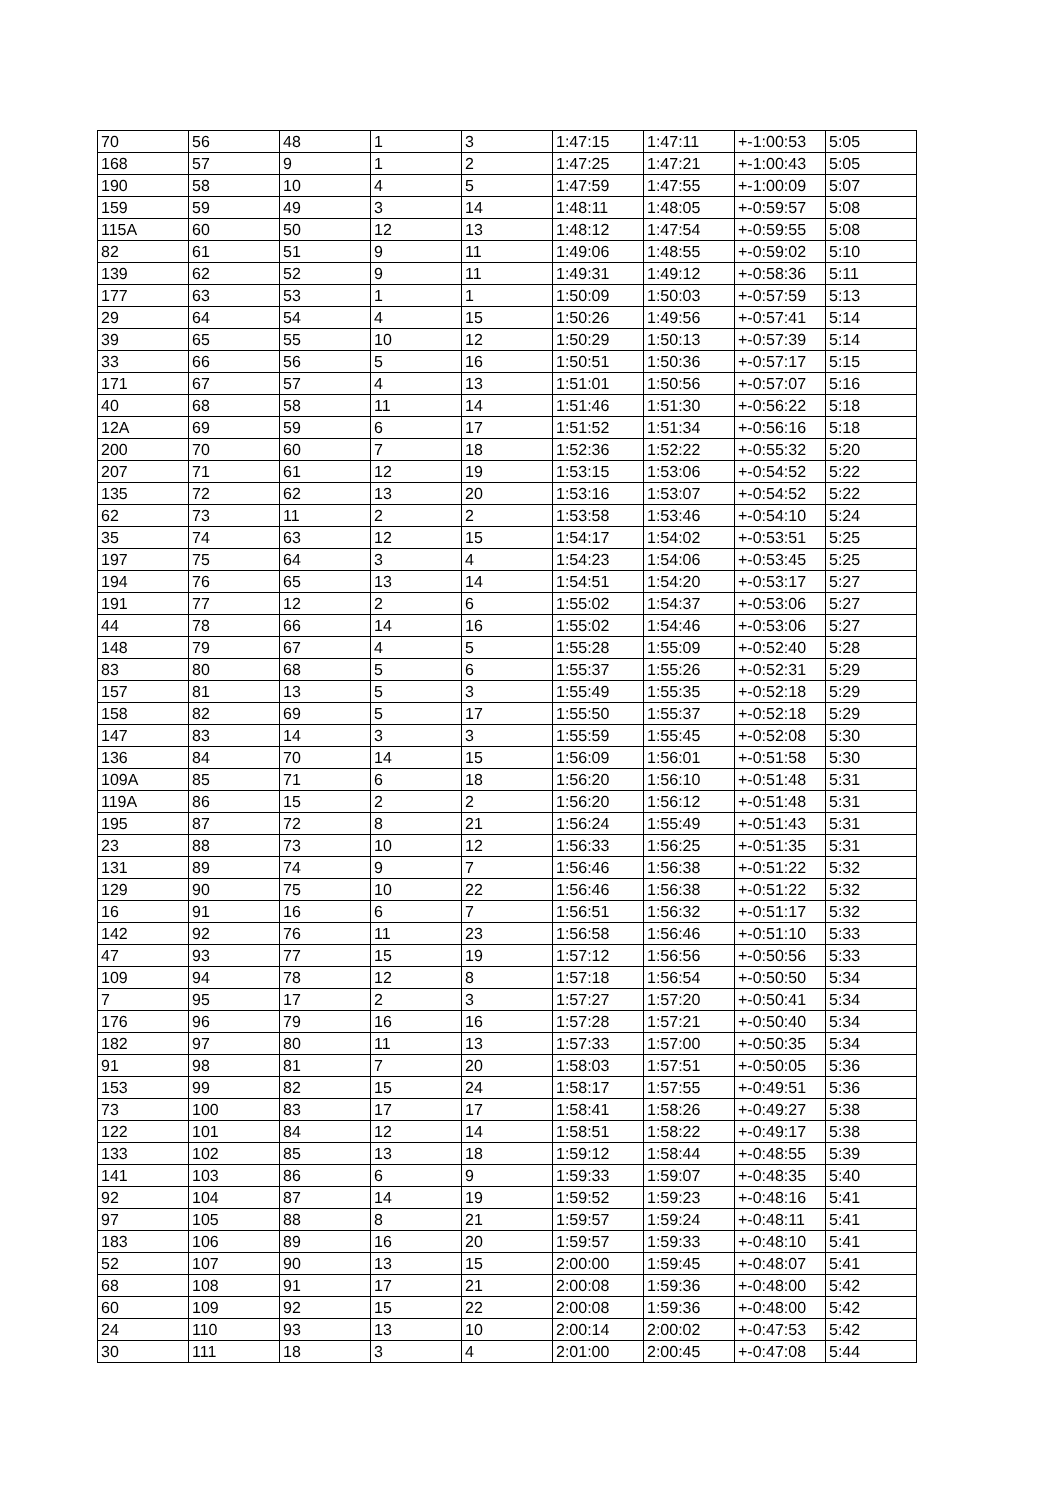| 70 | 56 | 48 | 1 | 3 | 1:47:15 | 1:47:11 | +-1:00:53 | 5:05 |
| 168 | 57 | 9 | 1 | 2 | 1:47:25 | 1:47:21 | +-1:00:43 | 5:05 |
| 190 | 58 | 10 | 4 | 5 | 1:47:59 | 1:47:55 | +-1:00:09 | 5:07 |
| 159 | 59 | 49 | 3 | 14 | 1:48:11 | 1:48:05 | +-0:59:57 | 5:08 |
| 115A | 60 | 50 | 12 | 13 | 1:48:12 | 1:47:54 | +-0:59:55 | 5:08 |
| 82 | 61 | 51 | 9 | 11 | 1:49:06 | 1:48:55 | +-0:59:02 | 5:10 |
| 139 | 62 | 52 | 9 | 11 | 1:49:31 | 1:49:12 | +-0:58:36 | 5:11 |
| 177 | 63 | 53 | 1 | 1 | 1:50:09 | 1:50:03 | +-0:57:59 | 5:13 |
| 29 | 64 | 54 | 4 | 15 | 1:50:26 | 1:49:56 | +-0:57:41 | 5:14 |
| 39 | 65 | 55 | 10 | 12 | 1:50:29 | 1:50:13 | +-0:57:39 | 5:14 |
| 33 | 66 | 56 | 5 | 16 | 1:50:51 | 1:50:36 | +-0:57:17 | 5:15 |
| 171 | 67 | 57 | 4 | 13 | 1:51:01 | 1:50:56 | +-0:57:07 | 5:16 |
| 40 | 68 | 58 | 11 | 14 | 1:51:46 | 1:51:30 | +-0:56:22 | 5:18 |
| 12A | 69 | 59 | 6 | 17 | 1:51:52 | 1:51:34 | +-0:56:16 | 5:18 |
| 200 | 70 | 60 | 7 | 18 | 1:52:36 | 1:52:22 | +-0:55:32 | 5:20 |
| 207 | 71 | 61 | 12 | 19 | 1:53:15 | 1:53:06 | +-0:54:52 | 5:22 |
| 135 | 72 | 62 | 13 | 20 | 1:53:16 | 1:53:07 | +-0:54:52 | 5:22 |
| 62 | 73 | 11 | 2 | 2 | 1:53:58 | 1:53:46 | +-0:54:10 | 5:24 |
| 35 | 74 | 63 | 12 | 15 | 1:54:17 | 1:54:02 | +-0:53:51 | 5:25 |
| 197 | 75 | 64 | 3 | 4 | 1:54:23 | 1:54:06 | +-0:53:45 | 5:25 |
| 194 | 76 | 65 | 13 | 14 | 1:54:51 | 1:54:20 | +-0:53:17 | 5:27 |
| 191 | 77 | 12 | 2 | 6 | 1:55:02 | 1:54:37 | +-0:53:06 | 5:27 |
| 44 | 78 | 66 | 14 | 16 | 1:55:02 | 1:54:46 | +-0:53:06 | 5:27 |
| 148 | 79 | 67 | 4 | 5 | 1:55:28 | 1:55:09 | +-0:52:40 | 5:28 |
| 83 | 80 | 68 | 5 | 6 | 1:55:37 | 1:55:26 | +-0:52:31 | 5:29 |
| 157 | 81 | 13 | 5 | 3 | 1:55:49 | 1:55:35 | +-0:52:18 | 5:29 |
| 158 | 82 | 69 | 5 | 17 | 1:55:50 | 1:55:37 | +-0:52:18 | 5:29 |
| 147 | 83 | 14 | 3 | 3 | 1:55:59 | 1:55:45 | +-0:52:08 | 5:30 |
| 136 | 84 | 70 | 14 | 15 | 1:56:09 | 1:56:01 | +-0:51:58 | 5:30 |
| 109A | 85 | 71 | 6 | 18 | 1:56:20 | 1:56:10 | +-0:51:48 | 5:31 |
| 119A | 86 | 15 | 2 | 2 | 1:56:20 | 1:56:12 | +-0:51:48 | 5:31 |
| 195 | 87 | 72 | 8 | 21 | 1:56:24 | 1:55:49 | +-0:51:43 | 5:31 |
| 23 | 88 | 73 | 10 | 12 | 1:56:33 | 1:56:25 | +-0:51:35 | 5:31 |
| 131 | 89 | 74 | 9 | 7 | 1:56:46 | 1:56:38 | +-0:51:22 | 5:32 |
| 129 | 90 | 75 | 10 | 22 | 1:56:46 | 1:56:38 | +-0:51:22 | 5:32 |
| 16 | 91 | 16 | 6 | 7 | 1:56:51 | 1:56:32 | +-0:51:17 | 5:32 |
| 142 | 92 | 76 | 11 | 23 | 1:56:58 | 1:56:46 | +-0:51:10 | 5:33 |
| 47 | 93 | 77 | 15 | 19 | 1:57:12 | 1:56:56 | +-0:50:56 | 5:33 |
| 109 | 94 | 78 | 12 | 8 | 1:57:18 | 1:56:54 | +-0:50:50 | 5:34 |
| 7 | 95 | 17 | 2 | 3 | 1:57:27 | 1:57:20 | +-0:50:41 | 5:34 |
| 176 | 96 | 79 | 16 | 16 | 1:57:28 | 1:57:21 | +-0:50:40 | 5:34 |
| 182 | 97 | 80 | 11 | 13 | 1:57:33 | 1:57:00 | +-0:50:35 | 5:34 |
| 91 | 98 | 81 | 7 | 20 | 1:58:03 | 1:57:51 | +-0:50:05 | 5:36 |
| 153 | 99 | 82 | 15 | 24 | 1:58:17 | 1:57:55 | +-0:49:51 | 5:36 |
| 73 | 100 | 83 | 17 | 17 | 1:58:41 | 1:58:26 | +-0:49:27 | 5:38 |
| 122 | 101 | 84 | 12 | 14 | 1:58:51 | 1:58:22 | +-0:49:17 | 5:38 |
| 133 | 102 | 85 | 13 | 18 | 1:59:12 | 1:58:44 | +-0:48:55 | 5:39 |
| 141 | 103 | 86 | 6 | 9 | 1:59:33 | 1:59:07 | +-0:48:35 | 5:40 |
| 92 | 104 | 87 | 14 | 19 | 1:59:52 | 1:59:23 | +-0:48:16 | 5:41 |
| 97 | 105 | 88 | 8 | 21 | 1:59:57 | 1:59:24 | +-0:48:11 | 5:41 |
| 183 | 106 | 89 | 16 | 20 | 1:59:57 | 1:59:33 | +-0:48:10 | 5:41 |
| 52 | 107 | 90 | 13 | 15 | 2:00:00 | 1:59:45 | +-0:48:07 | 5:41 |
| 68 | 108 | 91 | 17 | 21 | 2:00:08 | 1:59:36 | +-0:48:00 | 5:42 |
| 60 | 109 | 92 | 15 | 22 | 2:00:08 | 1:59:36 | +-0:48:00 | 5:42 |
| 24 | 110 | 93 | 13 | 10 | 2:00:14 | 2:00:02 | +-0:47:53 | 5:42 |
| 30 | 111 | 18 | 3 | 4 | 2:01:00 | 2:00:45 | +-0:47:08 | 5:44 |